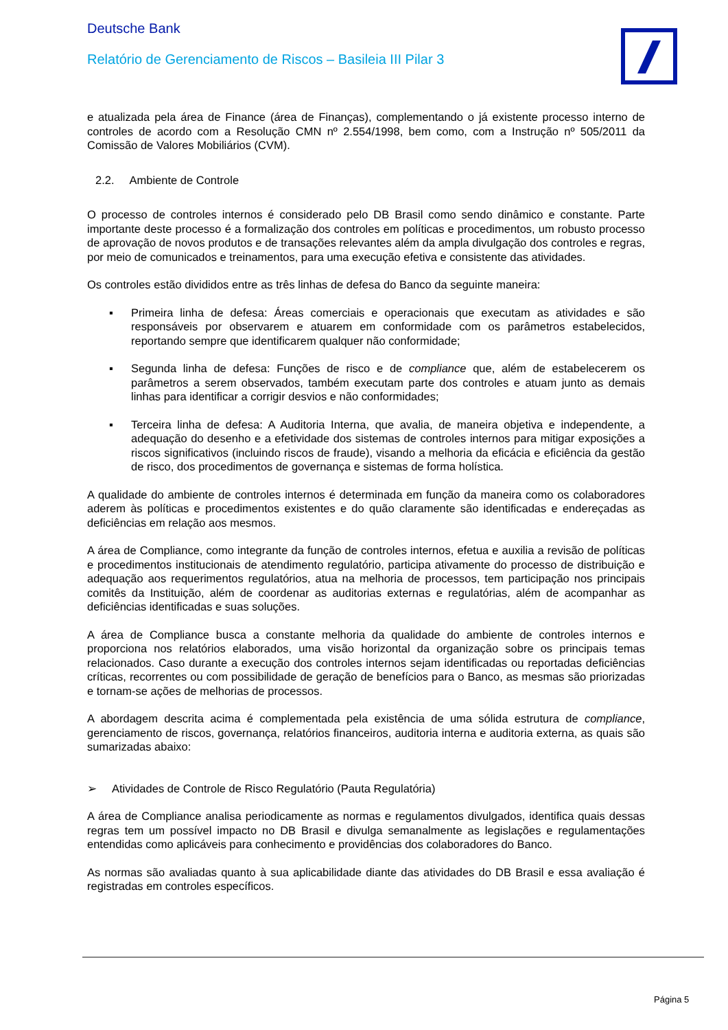Deutsche Bank
Relatório de Gerenciamento de Riscos – Basileia III Pilar 3
e atualizada pela área de Finance (área de Finanças), complementando o já existente processo interno de controles de acordo com a Resolução CMN nº 2.554/1998, bem como, com a Instrução nº 505/2011 da Comissão de Valores Mobiliários (CVM).
2.2. Ambiente de Controle
O processo de controles internos é considerado pelo DB Brasil como sendo dinâmico e constante. Parte importante deste processo é a formalização dos controles em políticas e procedimentos, um robusto processo de aprovação de novos produtos e de transações relevantes além da ampla divulgação dos controles e regras, por meio de comunicados e treinamentos, para uma execução efetiva e consistente das atividades.
Os controles estão divididos entre as três linhas de defesa do Banco da seguinte maneira:
▪ Primeira linha de defesa: Áreas comerciais e operacionais que executam as atividades e são responsáveis por observarem e atuarem em conformidade com os parâmetros estabelecidos, reportando sempre que identificarem qualquer não conformidade;
▪ Segunda linha de defesa: Funções de risco e de compliance que, além de estabelecerem os parâmetros a serem observados, também executam parte dos controles e atuam junto as demais linhas para identificar a corrigir desvios e não conformidades;
▪ Terceira linha de defesa: A Auditoria Interna, que avalia, de maneira objetiva e independente, a adequação do desenho e a efetividade dos sistemas de controles internos para mitigar exposições a riscos significativos (incluindo riscos de fraude), visando a melhoria da eficácia e eficiência da gestão de risco, dos procedimentos de governança e sistemas de forma holística.
A qualidade do ambiente de controles internos é determinada em função da maneira como os colaboradores aderem às políticas e procedimentos existentes e do quão claramente são identificadas e endereçadas as deficiências em relação aos mesmos.
A área de Compliance, como integrante da função de controles internos, efetua e auxilia a revisão de políticas e procedimentos institucionais de atendimento regulatório, participa ativamente do processo de distribuição e adequação aos requerimentos regulatórios, atua na melhoria de processos, tem participação nos principais comitês da Instituição, além de coordenar as auditorias externas e regulatórias, além de acompanhar as deficiências identificadas e suas soluções.
A área de Compliance busca a constante melhoria da qualidade do ambiente de controles internos e proporciona nos relatórios elaborados, uma visão horizontal da organização sobre os principais temas relacionados. Caso durante a execução dos controles internos sejam identificadas ou reportadas deficiências críticas, recorrentes ou com possibilidade de geração de benefícios para o Banco, as mesmas são priorizadas e tornam-se ações de melhorias de processos.
A abordagem descrita acima é complementada pela existência de uma sólida estrutura de compliance, gerenciamento de riscos, governança, relatórios financeiros, auditoria interna e auditoria externa, as quais são sumarizadas abaixo:
➢ Atividades de Controle de Risco Regulatório (Pauta Regulatória)
A área de Compliance analisa periodicamente as normas e regulamentos divulgados, identifica quais dessas regras tem um possível impacto no DB Brasil e divulga semanalmente as legislações e regulamentações entendidas como aplicáveis para conhecimento e providências dos colaboradores do Banco.
As normas são avaliadas quanto à sua aplicabilidade diante das atividades do DB Brasil e essa avaliação é registradas em controles específicos.
Página 5